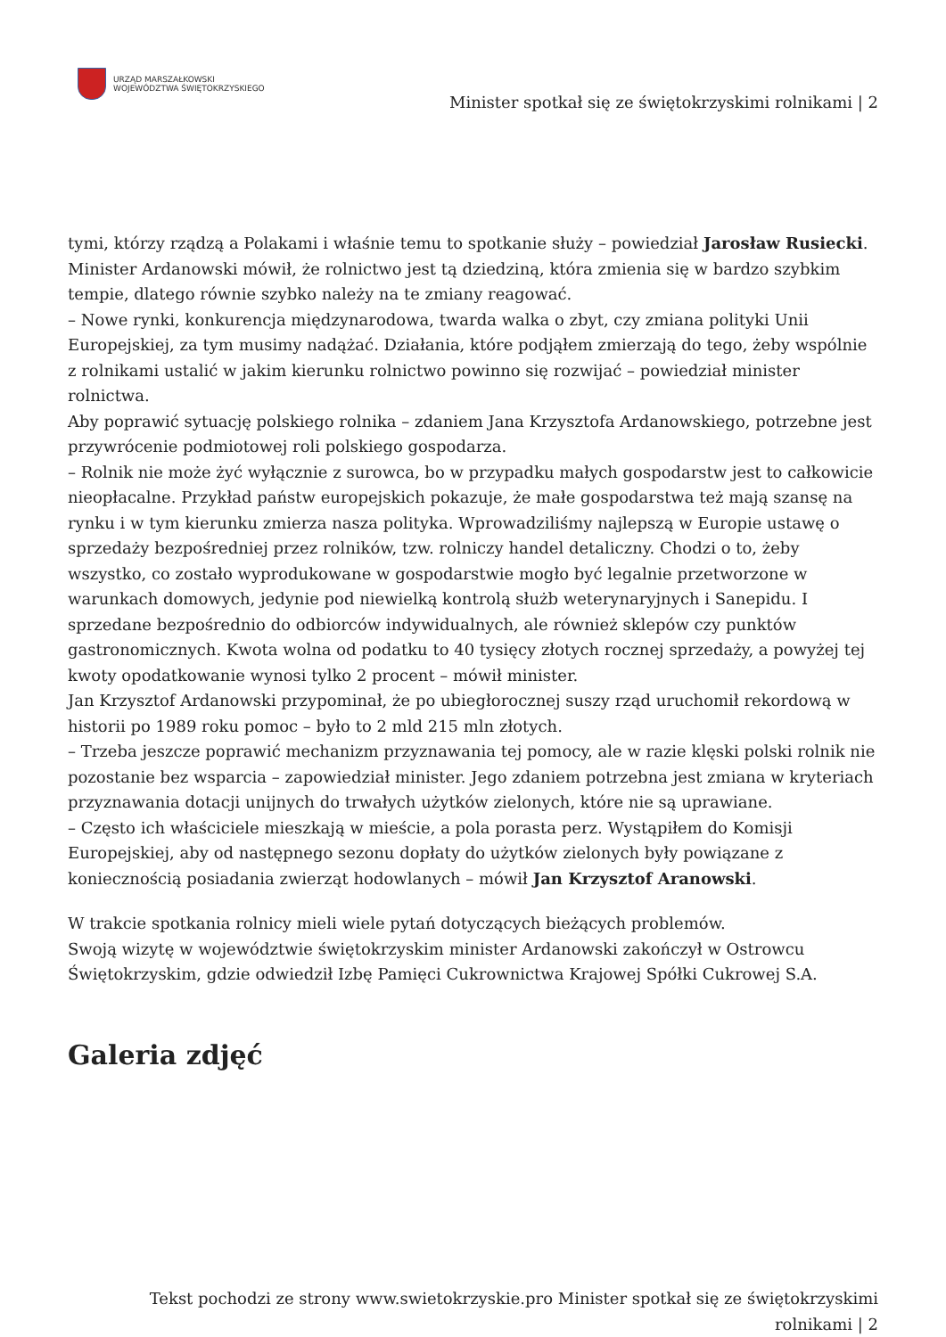URZĄD MARSZAŁKOWSKI
WOJEWÓDZTWA ŚWIĘTOKRZYSKIEGO
Minister spotkał się ze świętokrzyskimi rolnikami | 2
tymi, którzy rządzą a Polakami i właśnie temu to spotkanie służy – powiedział Jarosław Rusiecki.
Minister Ardanowski mówił, że rolnictwo jest tą dziedziną, która zmienia się w bardzo szybkim tempie, dlatego równie szybko należy na te zmiany reagować.
– Nowe rynki, konkurencja międzynarodowa, twarda walka o zbyt, czy zmiana polityki Unii Europejskiej, za tym musimy nadążać. Działania, które podjąłem zmierzają do tego, żeby wspólnie z rolnikami ustalić w jakim kierunku rolnictwo powinno się rozwijać – powiedział minister rolnictwa.
Aby poprawić sytuację polskiego rolnika – zdaniem Jana Krzysztofa Ardanowskiego, potrzebne jest przywrócenie podmiotowej roli polskiego gospodarza.
– Rolnik nie może żyć wyłącznie z surowca, bo w przypadku małych gospodarstw jest to całkowicie nieopłacalne. Przykład państw europejskich pokazuje, że małe gospodarstwa też mają szansę na rynku i w tym kierunku zmierza nasza polityka. Wprowadziliśmy najlepszą w Europie ustawę o sprzedaży bezpośredniej przez rolników, tzw. rolniczy handel detaliczny. Chodzi o to, żeby wszystko, co zostało wyprodukowane w gospodarstwie mogło być legalnie przetworzone w warunkach domowych, jedynie pod niewielką kontrolą służb weterynaryjnych i Sanepidu. I sprzedane bezpośrednio do odbiorców indywidualnych, ale również sklepów czy punktów gastronomicznych. Kwota wolna od podatku to 40 tysięcy złotych rocznej sprzedaży, a powyżej tej kwoty opodatkowanie wynosi tylko 2 procent – mówił minister.
Jan Krzysztof Ardanowski przypominał, że po ubiegłorocznej suszy rząd uruchomił rekordową w historii po 1989 roku pomoc – było to 2 mld 215 mln złotych.
– Trzeba jeszcze poprawić mechanizm przyznawania tej pomocy, ale w razie klęski polski rolnik nie pozostanie bez wsparcia – zapowiedział minister. Jego zdaniem potrzebna jest zmiana w kryteriach przyznawania dotacji unijnych do trwałych użytków zielonych, które nie są uprawiane.
– Często ich właściciele mieszkają w mieście, a pola porasta perz. Wystąpiłem do Komisji Europejskiej, aby od następnego sezonu dopłaty do użytków zielonych były powiązane z koniecznością posiadania zwierząt hodowlanych – mówił Jan Krzysztof Aranowski.
W trakcie spotkania rolnicy mieli wiele pytań dotyczących bieżących problemów.
Swoją wizytę w województwie świętokrzyskim minister Ardanowski zakończył w Ostrowcu Świętokrzyskim, gdzie odwiedził Izbę Pamięci Cukrownictwa Krajowej Spółki Cukrowej S.A.
Galeria zdjęć
Tekst pochodzi ze strony www.swietokrzyskie.pro Minister spotkał się ze świętokrzyskimi rolnikami | 2